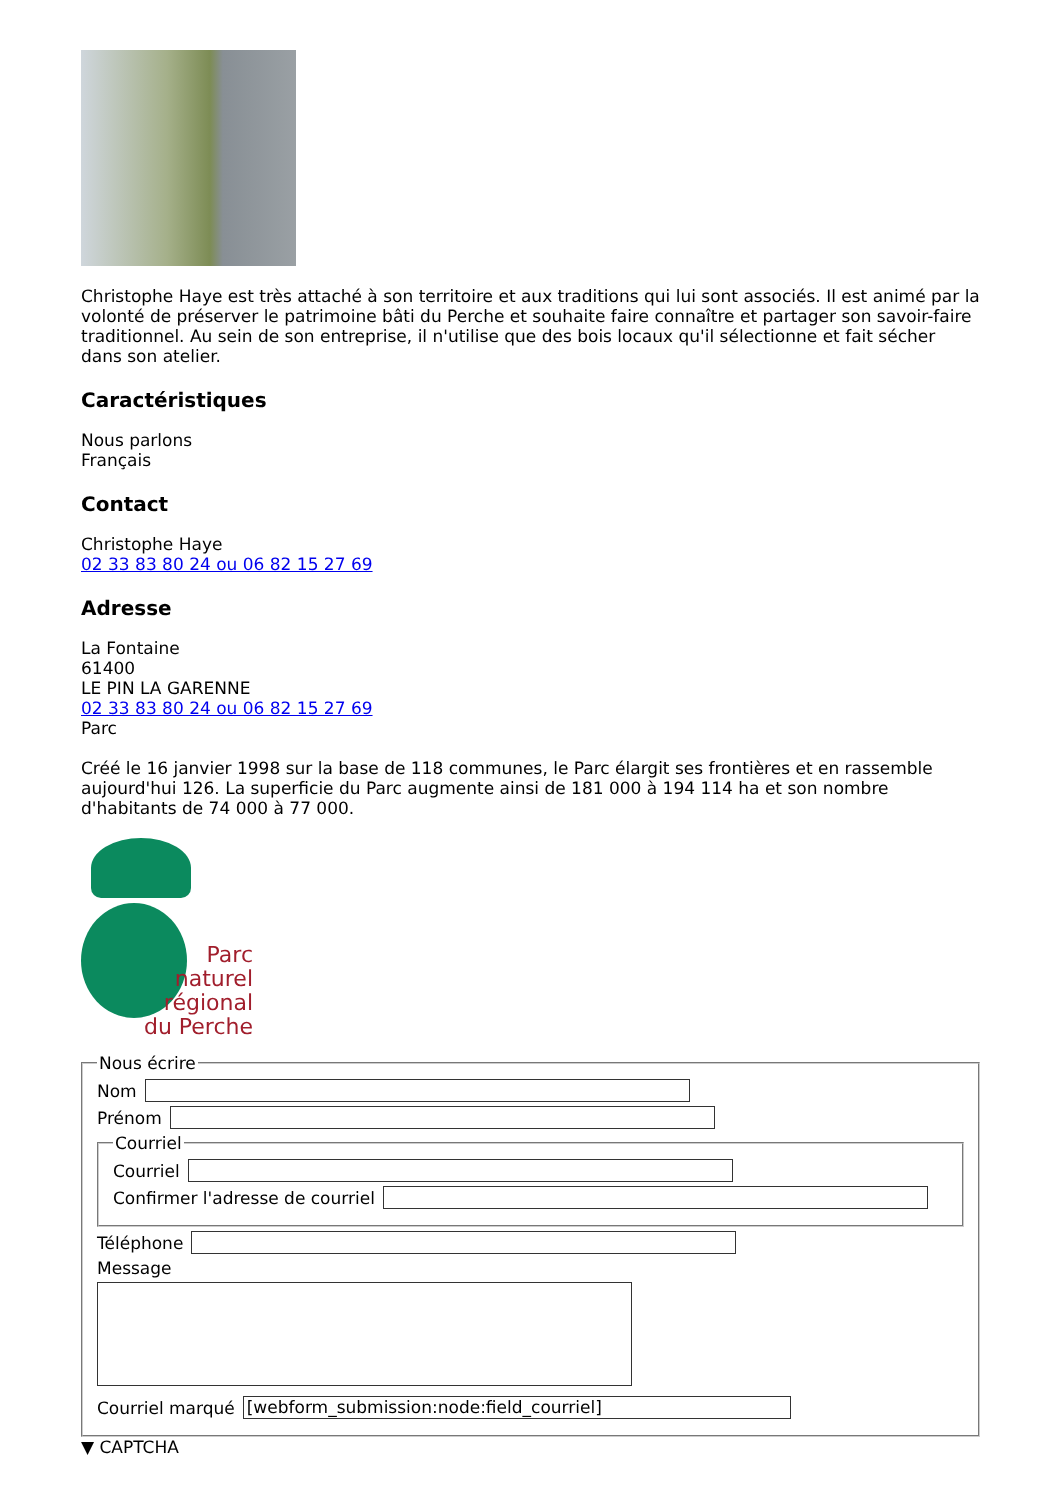Christophe Haye est très attaché à son territoire et aux traditions qui lui sont associés. Il est animé par la volonté de préserver le patrimoine bâti du Perche et souhaite faire connaître et partager son savoir-faire traditionnel. Au sein de son entreprise, il n'utilise que des bois locaux qu'il sélectionne et fait sécher dans son atelier.
Caractéristiques
Nous parlons
Français
Contact
Christophe Haye
02 33 83 80 24 ou 06 82 15 27 69
Adresse
La Fontaine
61400
LE PIN LA GARENNE
02 33 83 80 24 ou 06 82 15 27 69
Parc
Créé le 16 janvier 1998 sur la base de 118 communes, le Parc élargit ses frontières et en rassemble aujourd'hui 126. La superficie du Parc augmente ainsi de 181 000 à 194 114 ha et son nombre d'habitants de 74 000 à 77 000.
Parc
naturel
régional
du Perche
Nous écrire
Nom
Prénom
Courriel
Courriel
Confirmer l'adresse de courriel
Téléphone
Message
Courriel marqué
[webform_submission:node:field_courriel]
▼ CAPTCHA